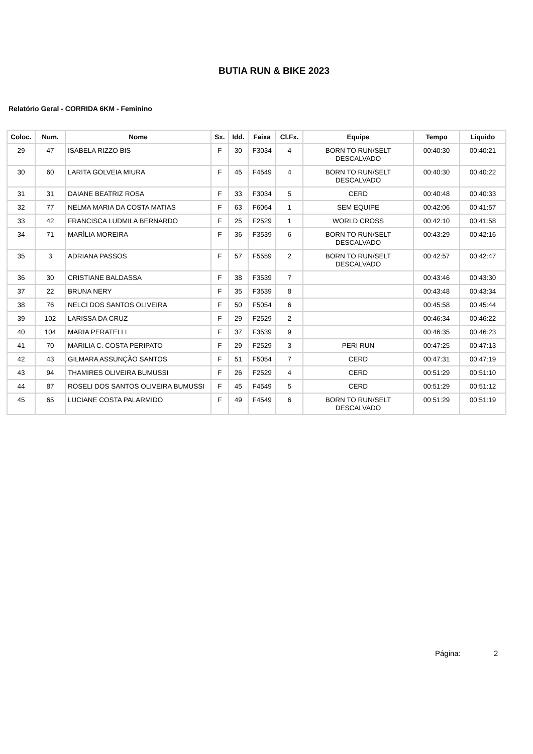BUTIA RUN & BIKE 2023
Relatório Geral - CORRIDA 6KM - Feminino
| Coloc. | Num. | Nome | Sx. | Idd. | Faixa | Cl.Fx. | Equipe | Tempo | Liquido |
| --- | --- | --- | --- | --- | --- | --- | --- | --- | --- |
| 29 | 47 | ISABELA RIZZO BIS | F | 30 | F3034 | 4 | BORN TO RUN/SELT DESCALVADO | 00:40:30 | 00:40:21 |
| 30 | 60 | LARITA GOLVEIA MIURA | F | 45 | F4549 | 4 | BORN TO RUN/SELT DESCALVADO | 00:40:30 | 00:40:22 |
| 31 | 31 | DAIANE BEATRIZ ROSA | F | 33 | F3034 | 5 | CERD | 00:40:48 | 00:40:33 |
| 32 | 77 | NELMA MARIA DA COSTA MATIAS | F | 63 | F6064 | 1 | SEM EQUIPE | 00:42:06 | 00:41:57 |
| 33 | 42 | FRANCISCA LUDMILA BERNARDO | F | 25 | F2529 | 1 | WORLD CROSS | 00:42:10 | 00:41:58 |
| 34 | 71 | MARÍLIA MOREIRA | F | 36 | F3539 | 6 | BORN TO RUN/SELT DESCALVADO | 00:43:29 | 00:42:16 |
| 35 | 3 | ADRIANA PASSOS | F | 57 | F5559 | 2 | BORN TO RUN/SELT DESCALVADO | 00:42:57 | 00:42:47 |
| 36 | 30 | CRISTIANE BALDASSA | F | 38 | F3539 | 7 | | 00:43:46 | 00:43:30 |
| 37 | 22 | BRUNA NERY | F | 35 | F3539 | 8 | | 00:43:48 | 00:43:34 |
| 38 | 76 | NELCI DOS SANTOS OLIVEIRA | F | 50 | F5054 | 6 | | 00:45:58 | 00:45:44 |
| 39 | 102 | LARISSA DA CRUZ | F | 29 | F2529 | 2 | | 00:46:34 | 00:46:22 |
| 40 | 104 | MARIA PERATELLI | F | 37 | F3539 | 9 | | 00:46:35 | 00:46:23 |
| 41 | 70 | MARILIA C. COSTA PERIPATO | F | 29 | F2529 | 3 | PERI RUN | 00:47:25 | 00:47:13 |
| 42 | 43 | GILMARA ASSUNÇÃO SANTOS | F | 51 | F5054 | 7 | CERD | 00:47:31 | 00:47:19 |
| 43 | 94 | THAMIRES OLIVEIRA BUMUSSI | F | 26 | F2529 | 4 | CERD | 00:51:29 | 00:51:10 |
| 44 | 87 | ROSELI DOS SANTOS OLIVEIRA BUMUSSI | F | 45 | F4549 | 5 | CERD | 00:51:29 | 00:51:12 |
| 45 | 65 | LUCIANE COSTA PALARMIDO | F | 49 | F4549 | 6 | BORN TO RUN/SELT DESCALVADO | 00:51:29 | 00:51:19 |
Página: 2